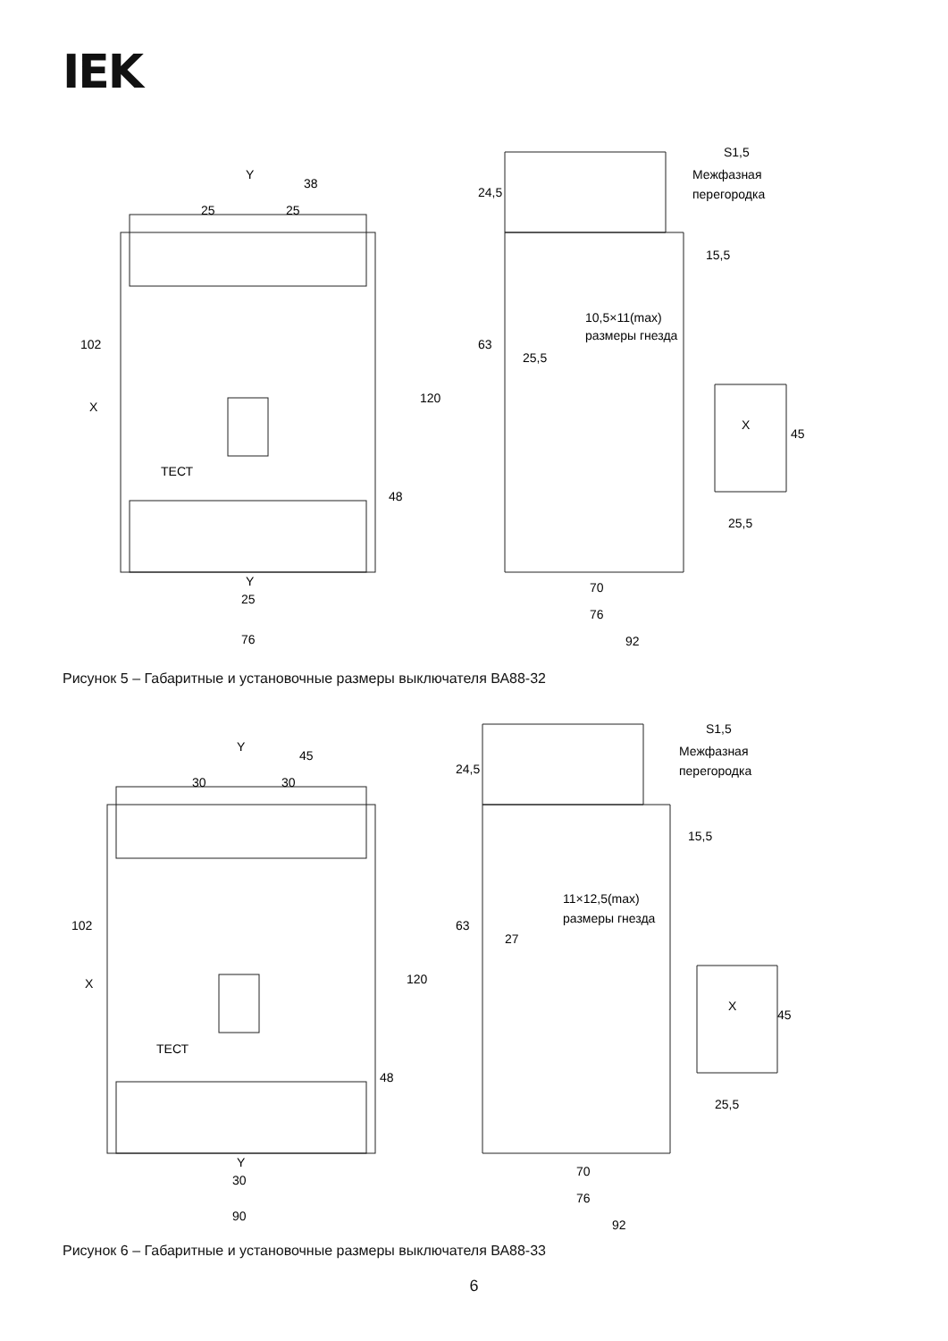IEK
Y
38
25
25
X
102
120
48
ТЕСТ
Y
25
76
S1,5
Межфазная
перегородка
24,5
15,5
10,5×11(max)
размеры гнезда
25,5
63
X
45
25,5
70
76
92
Рисунок 5 – Габаритные и установочные размеры выключателя ВА88-32
Y
45
30
30
X
102
120
48
ТЕСТ
Y
30
90
S1,5
Межфазная
перегородка
24,5
15,5
11×12,5(max)
размеры гнезда
27
63
X
45
25,5
70
76
92
Рисунок 6 – Габаритные и установочные размеры выключателя ВА88-33
6